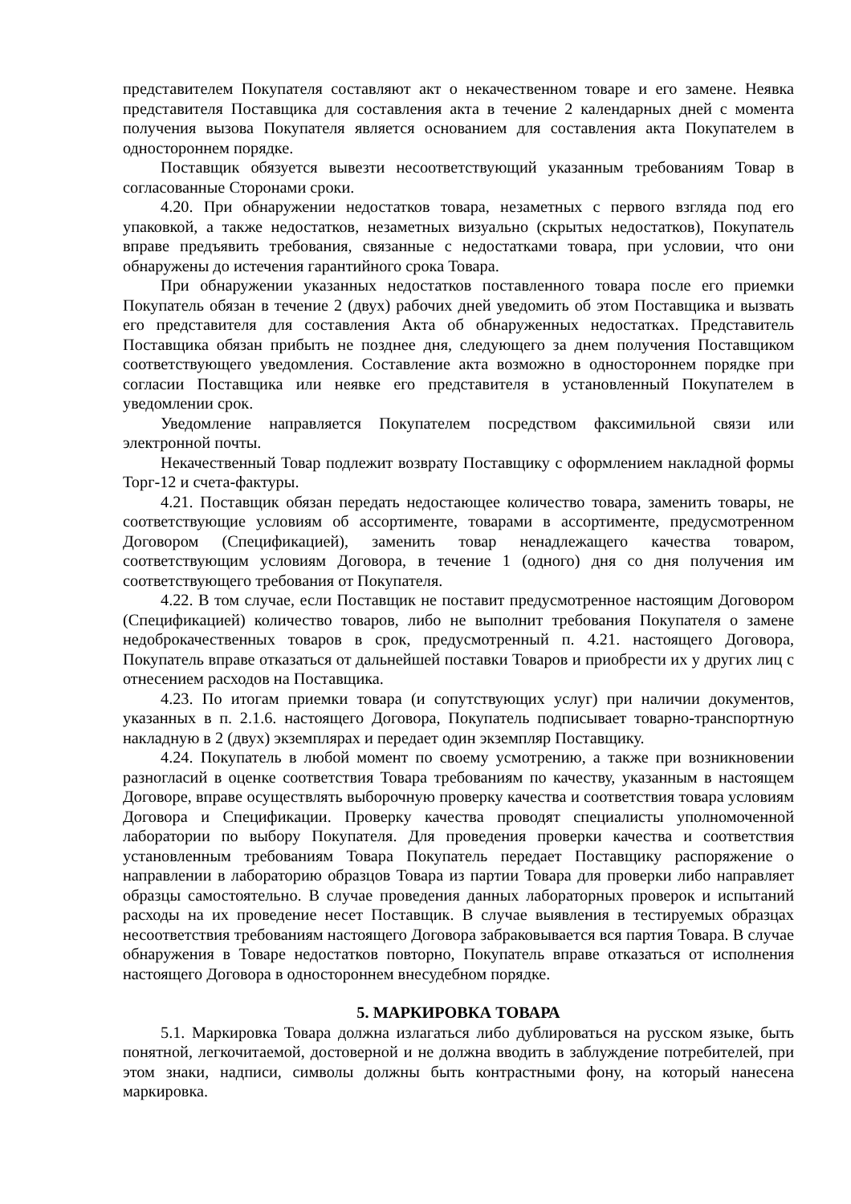представителем Покупателя составляют акт о некачественном товаре и его замене. Неявка представителя Поставщика для составления акта в течение 2 календарных дней с момента получения вызова Покупателя является основанием для составления акта Покупателем в одностороннем порядке.
Поставщик обязуется вывезти несоответствующий указанным требованиям Товар в согласованные Сторонами сроки.
4.20. При обнаружении недостатков товара, незаметных с первого взгляда под его упаковкой, а также недостатков, незаметных визуально (скрытых недостатков), Покупатель вправе предъявить требования, связанные с недостатками товара, при условии, что они обнаружены до истечения гарантийного срока Товара.
При обнаружении указанных недостатков поставленного товара после его приемки Покупатель обязан в течение 2 (двух) рабочих дней уведомить об этом Поставщика и вызвать его представителя для составления Акта об обнаруженных недостатках. Представитель Поставщика обязан прибыть не позднее дня, следующего за днем получения Поставщиком соответствующего уведомления. Составление акта возможно в одностороннем порядке при согласии Поставщика или неявке его представителя в установленный Покупателем в уведомлении срок.
Уведомление направляется Покупателем посредством факсимильной связи или электронной почты.
Некачественный Товар подлежит возврату Поставщику с оформлением накладной формы Торг-12 и счета-фактуры.
4.21. Поставщик обязан передать недостающее количество товара, заменить товары, не соответствующие условиям об ассортименте, товарами в ассортименте, предусмотренном Договором (Спецификацией), заменить товар ненадлежащего качества товаром, соответствующим условиям Договора, в течение 1 (одного) дня со дня получения им соответствующего требования от Покупателя.
4.22. В том случае, если Поставщик не поставит предусмотренное настоящим Договором (Спецификацией) количество товаров, либо не выполнит требования Покупателя о замене недоброкачественных товаров в срок, предусмотренный п. 4.21. настоящего Договора, Покупатель вправе отказаться от дальнейшей поставки Товаров и приобрести их у других лиц с отнесением расходов на Поставщика.
4.23. По итогам приемки товара (и сопутствующих услуг) при наличии документов, указанных в п. 2.1.6. настоящего Договора, Покупатель подписывает товарно-транспортную накладную в 2 (двух) экземплярах и передает один экземпляр Поставщику.
4.24. Покупатель в любой момент по своему усмотрению, а также при возникновении разногласий в оценке соответствия Товара требованиям по качеству, указанным в настоящем Договоре, вправе осуществлять выборочную проверку качества и соответствия товара условиям Договора и Спецификации. Проверку качества проводят специалисты уполномоченной лаборатории по выбору Покупателя. Для проведения проверки качества и соответствия установленным требованиям Товара Покупатель передает Поставщику распоряжение о направлении в лабораторию образцов Товара из партии Товара для проверки либо направляет образцы самостоятельно. В случае проведения данных лабораторных проверок и испытаний расходы на их проведение несет Поставщик. В случае выявления в тестируемых образцах несоответствия требованиям настоящего Договора забраковывается вся партия Товара. В случае обнаружения в Товаре недостатков повторно, Покупатель вправе отказаться от исполнения настоящего Договора в одностороннем внесудебном порядке.
5. МАРКИРОВКА ТОВАРА
5.1. Маркировка Товара должна излагаться либо дублироваться на русском языке, быть понятной, легкочитаемой, достоверной и не должна вводить в заблуждение потребителей, при этом знаки, надписи, символы должны быть контрастными фону, на который нанесена маркировка.